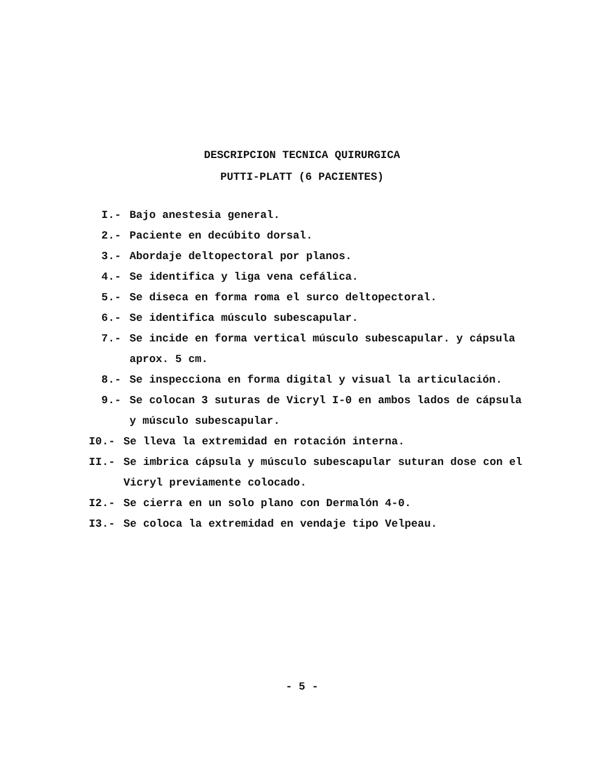DESCRIPCION TECNICA QUIRURGICA
PUTTI-PLATT (6 PACIENTES)
I.- Bajo anestesia general.
2.- Paciente en decúbito dorsal.
3.- Abordaje deltopectoral por planos.
4.- Se identifica y liga vena cefálica.
5.- Se diseca en forma roma el surco deltopectoral.
6.- Se identifica músculo subescapular.
7.- Se incide en forma vertical músculo subescapular. y cápsula aprox. 5 cm.
8.- Se inspecciona en forma digital y visual la articulación.
9.- Se colocan 3 suturas de Vicryl I-0 en ambos lados de cápsula y músculo subescapular.
I0.- Se lleva la extremidad en rotación interna.
II.- Se imbrica cápsula y músculo subescapular suturan dose con el Vicryl previamente colocado.
I2.- Se cierra en un solo plano con Dermalón 4-0.
I3.- Se coloca la extremidad en vendaje tipo Velpeau.
- 5 -